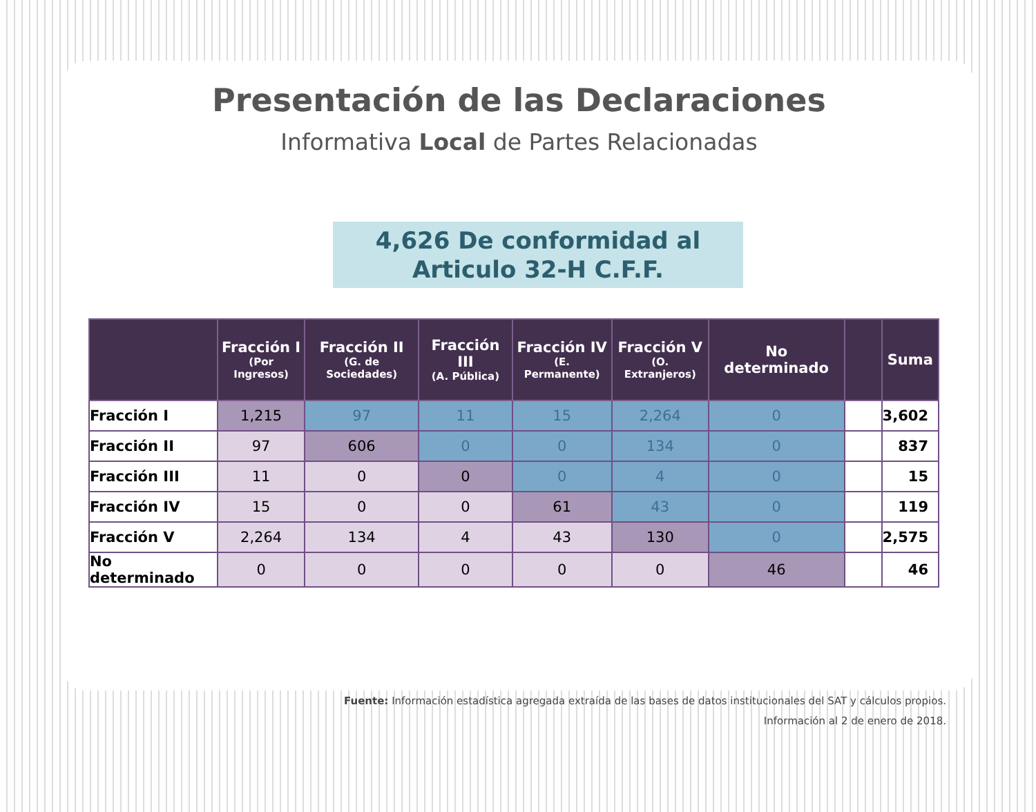Presentación de las Declaraciones
Informativa Local de Partes Relacionadas
4,626 De conformidad al
Articulo 32-H C.F.F.
| | Fracción I (Por Ingresos) | Fracción II (G. de Sociedades) | Fracción III (A. Pública) | Fracción IV (E. Permanente) | Fracción V (O. Extranjeros) | No determinado | | Suma |
| --- | --- | --- | --- | --- | --- | --- | --- | --- |
| Fracción I | 1,215 | 97 | 11 | 15 | 2,264 | 0 | | 3,602 |
| Fracción II | 97 | 606 | 0 | 0 | 134 | 0 | | 837 |
| Fracción III | 11 | 0 | 0 | 0 | 4 | 0 | | 15 |
| Fracción IV | 15 | 0 | 0 | 61 | 43 | 0 | | 119 |
| Fracción V | 2,264 | 134 | 4 | 43 | 130 | 0 | | 2,575 |
| No determinado | 0 | 0 | 0 | 0 | 0 | 46 | | 46 |
Fuente: Información estadística agregada extraída de las bases de datos institucionales del SAT y cálculos propios.
Información al 2 de enero de 2018.